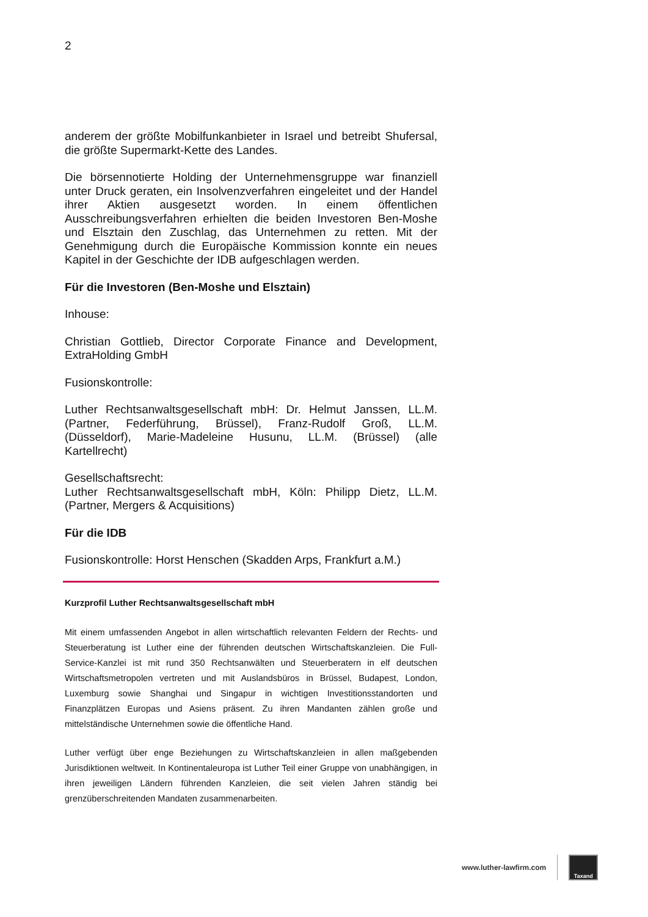2
anderem der größte Mobilfunkanbieter in Israel und betreibt Shufersal, die größte Supermarkt-Kette des Landes.
Die börsennotierte Holding der Unternehmensgruppe war finanziell unter Druck geraten, ein Insolvenzverfahren eingeleitet und der Handel ihrer Aktien ausgesetzt worden. In einem öffentlichen Ausschreibungsverfahren erhielten die beiden Investoren Ben-Moshe und Elsztain den Zuschlag, das Unternehmen zu retten. Mit der Genehmigung durch die Europäische Kommission konnte ein neues Kapitel in der Geschichte der IDB aufgeschlagen werden.
Für die Investoren (Ben-Moshe und Elsztain)
Inhouse:
Christian Gottlieb, Director Corporate Finance and Development, ExtraHolding GmbH
Fusionskontrolle:
Luther Rechtsanwaltsgesellschaft mbH: Dr. Helmut Janssen, LL.M. (Partner, Federführung, Brüssel), Franz-Rudolf Groß, LL.M. (Düsseldorf), Marie-Madeleine Husunu, LL.M. (Brüssel) (alle Kartellrecht)
Gesellschaftsrecht:
Luther Rechtsanwaltsgesellschaft mbH, Köln: Philipp Dietz, LL.M. (Partner, Mergers & Acquisitions)
Für die IDB
Fusionskontrolle: Horst Henschen (Skadden Arps, Frankfurt a.M.)
Kurzprofil Luther Rechtsanwaltsgesellschaft mbH
Mit einem umfassenden Angebot in allen wirtschaftlich relevanten Feldern der Rechts- und Steuerberatung ist Luther eine der führenden deutschen Wirtschaftskanzleien. Die Full-Service-Kanzlei ist mit rund 350 Rechtsanwälten und Steuerberatern in elf deutschen Wirtschaftsmetropolen vertreten und mit Auslandsbüros in Brüssel, Budapest, London, Luxemburg sowie Shanghai und Singapur in wichtigen Investitionsstandorten und Finanzplätzen Europas und Asiens präsent. Zu ihren Mandanten zählen große und mittelständische Unternehmen sowie die öffentliche Hand.
Luther verfügt über enge Beziehungen zu Wirtschaftskanzleien in allen maßgebenden Jurisdiktionen weltweit. In Kontinentaleuropa ist Luther Teil einer Gruppe von unabhängigen, in ihren jeweiligen Ländern führenden Kanzleien, die seit vielen Jahren ständig bei grenzüberschreitenden Mandaten zusammenarbeiten.
www.luther-lawfirm.com
Taxand